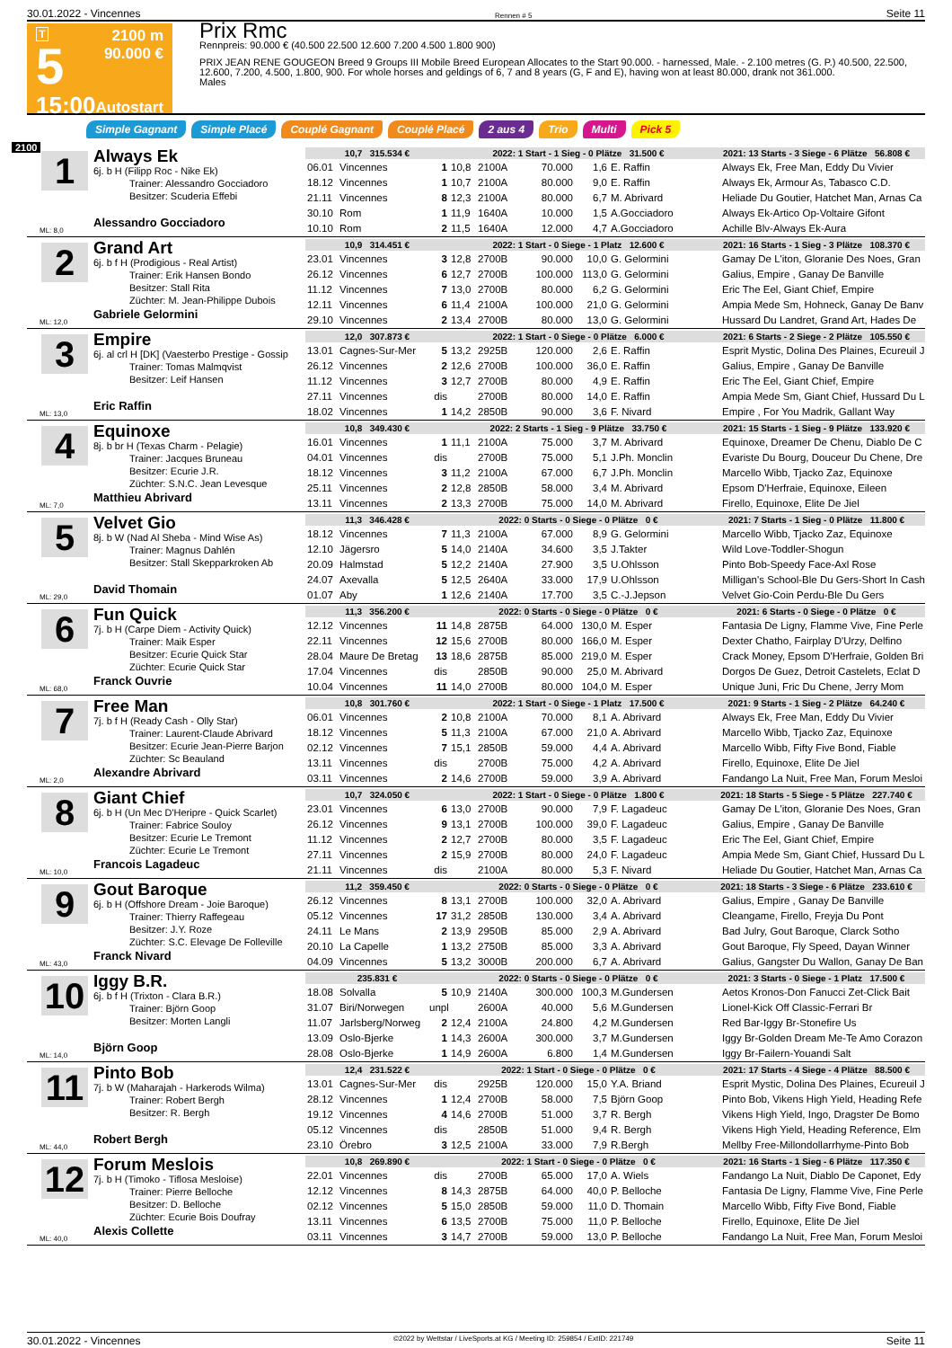30.01.2022 - Vincennes Rennen # 5 Seite 11
T
5
15:00
2100 m
90.000 €
Autostart
Prix Rmc
Rennpreis: 90.000 € (40.500 22.500 12.600 7.200 4.500 1.800 900)
PRIX JEAN RENE GOUGEON Breed 9 Groups III Mobile Breed European Allocates to the Start 90.000. - harnessed, Male. - 2.100 metres (G. P.) 40.500, 22.500, 12.600, 7.200, 4.500, 1.800, 900. For whole horses and geldings of 6, 7 and 8 years (G, F and E), having won at least 80.000, drank not 361.000.
Males
Simple Gagnant Simple Placé Couplé Gagnant Couplé Placé 2 aus 4 Trio Multi Pick 5
2100
1
Always Ek
6j. b H (Filipp Roc - Nike Ek)
Trainer: Alessandro Gocciadoro
Besitzer: Scuderia Effebi
Alessandro Gocciadoro
ML: 8,0
| 10,7 315.534 € | | | 2022: 1 Start - 1 Sieg - 0 Plätze 31.500 € | | | | | 2021: 13 Starts - 3 Siege - 6 Plätze 56.808 € | |
| --- | --- | --- | --- | --- | --- | --- | --- | --- | --- |
| 06.01 | Vincennes | 1 | 10,8 | 2100A | 70.000 | 1,6 | E. Raffin | | Always Ek, Free Man, Eddy Du Vivier |
| 18.12 | Vincennes | 1 | 10,7 | 2100A | 80.000 | 9,0 | E. Raffin | | Always Ek, Armour As, Tabasco C.D. |
| 21.11 | Vincennes | 8 | 12,3 | 2100A | 80.000 | 6,7 | M. Abrivard | | Heliade Du Goutier, Hatchet Man, Arnas Ca |
| 30.10 | Rom | 1 | 11,9 | 1640A | 10.000 | 1,5 | A.Gocciadoro | | Always Ek-Artico Op-Voltaire Gifont |
| 10.10 | Rom | 2 | 11,5 | 1640A | 12.000 | 4,7 | A.Gocciadoro | | Achille Blv-Always Ek-Aura |
2
Grand Art
6j. b f H (Prodigious - Real Artist)
Trainer: Erik Hansen Bondo
Besitzer: Stall Rita
Züchter: M. Jean-Philippe Dubois
Gabriele Gelormini
ML: 12,0
| 10,9 314.451 € | | | 2022: 1 Start - 0 Siege - 1 Platz 12.600 € | | | | | 2021: 16 Starts - 1 Sieg - 3 Plätze 108.370 € | |
| --- | --- | --- | --- | --- | --- | --- | --- | --- | --- |
| 23.01 | Vincennes | 3 | 12,8 | 2700B | 90.000 | 10,0 | G. Gelormini | | Gamay De L'iton, Gloranie Des Noes, Gran |
| 26.12 | Vincennes | 6 | 12,7 | 2700B | 100.000 | 113,0 | G. Gelormini | | Galius, Empire , Ganay De Banville |
| 11.12 | Vincennes | 7 | 13,0 | 2700B | 80.000 | 6,2 | G. Gelormini | | Eric The Eel, Giant Chief, Empire |
| 12.11 | Vincennes | 6 | 11,4 | 2100A | 100.000 | 21,0 | G. Gelormini | | Ampia Mede Sm, Hohneck, Ganay De Banv |
| 29.10 | Vincennes | 2 | 13,4 | 2700B | 80.000 | 13,0 | G. Gelormini | | Hussard Du Landret, Grand Art, Hades De |
3
Empire
6j. al crl H [DK] (Vaesterbo Prestige - Gossip
Trainer: Tomas Malmqvist
Besitzer: Leif Hansen
Eric Raffin
ML: 13,0
| 12,0 307.873 € | | | 2022: 1 Start - 0 Siege - 0 Plätze 6.000 € | | | | | 2021: 6 Starts - 2 Siege - 2 Plätze 105.550 € | |
| --- | --- | --- | --- | --- | --- | --- | --- | --- | --- |
| 13.01 | Cagnes-Sur-Mer | 5 | 13,2 | 2925B | 120.000 | 2,6 | E. Raffin | | Esprit Mystic, Dolina Des Plaines, Ecureuil J |
| 26.12 | Vincennes | 2 | 12,6 | 2700B | 100.000 | 36,0 | E. Raffin | | Galius, Empire , Ganay De Banville |
| 11.12 | Vincennes | 3 | 12,7 | 2700B | 80.000 | 4,9 | E. Raffin | | Eric The Eel, Giant Chief, Empire |
| 27.11 | Vincennes | dis | | 2700B | 80.000 | 14,0 | E. Raffin | | Ampia Mede Sm, Giant Chief, Hussard Du L |
| 18.02 | Vincennes | 1 | 14,2 | 2850B | 90.000 | 3,6 | F. Nivard | | Empire , For You Madrik, Gallant Way |
4
Equinoxe
8j. b br H (Texas Charm - Pelagie)
Trainer: Jacques Bruneau
Besitzer: Ecurie J.R.
Züchter: S.N.C. Jean Levesque
Matthieu Abrivard
ML: 7,0
| 10,8 349.430 € | | | 2022: 2 Starts - 1 Sieg - 9 Plätze 33.750 € | | | | | 2021: 15 Starts - 1 Sieg - 9 Plätze 133.920 € | |
| --- | --- | --- | --- | --- | --- | --- | --- | --- | --- |
| 16.01 | Vincennes | 1 | 11,1 | 2100A | 75.000 | 3,7 | M. Abrivard | | Equinoxe, Dreamer De Chenu, Diablo De C |
| 04.01 | Vincennes | dis | | 2700B | 75.000 | 5,1 | J.Ph. Monclin | | Evariste Du Bourg, Douceur Du Chene, Dre |
| 18.12 | Vincennes | 3 | 11,2 | 2100A | 67.000 | 6,7 | J.Ph. Monclin | | Marcello Wibb, Tjacko Zaz, Equinoxe |
| 25.11 | Vincennes | 2 | 12,8 | 2850B | 58.000 | 3,4 | M. Abrivard | | Epsom D'Herfraie, Equinoxe, Eileen |
| 13.11 | Vincennes | 2 | 13,3 | 2700B | 75.000 | 14,0 | M. Abrivard | | Firello, Equinoxe, Elite De Jiel |
5
Velvet Gio
8j. b W (Nad Al Sheba - Mind Wise As)
Trainer: Magnus Dahlén
Besitzer: Stall Skepparkroken Ab
David Thomain
ML: 29,0
| 11,3 346.428 € | | | 2022: 0 Starts - 0 Siege - 0 Plätze 0 € | | | | | 2021: 7 Starts - 1 Sieg - 0 Plätze 11.800 € | |
| --- | --- | --- | --- | --- | --- | --- | --- | --- | --- |
| 18.12 | Vincennes | 7 | 11,3 | 2100A | 67.000 | 8,9 | G. Gelormini | | Marcello Wibb, Tjacko Zaz, Equinoxe |
| 12.10 | Jägersro | 5 | 14,0 | 2140A | 34.600 | 3,5 | J.Takter | | Wild Love-Toddler-Shogun |
| 20.09 | Halmstad | 5 | 12,2 | 2140A | 27.900 | 3,5 | U.Ohlsson | | Pinto Bob-Speedy Face-Axl Rose |
| 24.07 | Axevalla | 5 | 12,5 | 2640A | 33.000 | 17,9 | U.Ohlsson | | Milligan's School-Ble Du Gers-Short In Cash |
| 01.07 | Aby | 1 | 12,6 | 2140A | 17.700 | 3,5 | C.-J.Jepson | | Velvet Gio-Coin Perdu-Ble Du Gers |
6
Fun Quick
7j. b H (Carpe Diem - Activity Quick)
Trainer: Maik Esper
Besitzer: Ecurie Quick Star
Züchter: Ecurie Quick Star
Franck Ouvrie
ML: 68,0
| 11,3 356.200 € | | | 2022: 0 Starts - 0 Siege - 0 Plätze 0 € | | | | | 2021: 6 Starts - 0 Siege - 0 Plätze 0 € | |
| --- | --- | --- | --- | --- | --- | --- | --- | --- | --- |
| 12.12 | Vincennes | 11 | 14,8 | 2875B | 64.000 | 130,0 | M. Esper | | Fantasia De Ligny, Flamme Vive, Fine Perle |
| 22.11 | Vincennes | 12 | 15,6 | 2700B | 80.000 | 166,0 | M. Esper | | Dexter Chatho, Fairplay D'Urzy, Delfino |
| 28.04 | Maure De Bretag | 13 | 18,6 | 2875B | 85.000 | 219,0 | M. Esper | | Crack Money, Epsom D'Herfraie, Golden Bri |
| 17.04 | Vincennes | dis | | 2850B | 90.000 | 25,0 | M. Abrivard | | Dorgos De Guez, Detroit Castelets, Eclat D |
| 10.04 | Vincennes | 11 | 14,0 | 2700B | 80.000 | 104,0 | M. Esper | | Unique Juni, Fric Du Chene, Jerry Mom |
7
Free Man
7j. b f H (Ready Cash - Olly Star)
Trainer: Laurent-Claude Abrivard
Besitzer: Ecurie Jean-Pierre Barjon
Züchter: Sc Beauland
Alexandre Abrivard
ML: 2,0
| 10,8 301.760 € | | | 2022: 1 Start - 0 Siege - 1 Platz 17.500 € | | | | | 2021: 9 Starts - 1 Sieg - 2 Plätze 64.240 € | |
| --- | --- | --- | --- | --- | --- | --- | --- | --- | --- |
| 06.01 | Vincennes | 2 | 10,8 | 2100A | 70.000 | 8,1 | A. Abrivard | | Always Ek, Free Man, Eddy Du Vivier |
| 18.12 | Vincennes | 5 | 11,3 | 2100A | 67.000 | 21,0 | A. Abrivard | | Marcello Wibb, Tjacko Zaz, Equinoxe |
| 02.12 | Vincennes | 7 | 15,1 | 2850B | 59.000 | 4,4 | A. Abrivard | | Marcello Wibb, Fifty Five Bond, Fiable |
| 13.11 | Vincennes | dis | | 2700B | 75.000 | 4,2 | A. Abrivard | | Firello, Equinoxe, Elite De Jiel |
| 03.11 | Vincennes | 2 | 14,6 | 2700B | 59.000 | 3,9 | A. Abrivard | | Fandango La Nuit, Free Man, Forum Mesloi |
8
Giant Chief
6j. b H (Un Mec D'Heripre - Quick Scarlet)
Trainer: Fabrice Souloy
Besitzer: Ecurie Le Tremont
Züchter: Ecurie Le Tremont
Francois Lagadeuc
ML: 10,0
| 10,7 324.050 € | | | 2022: 1 Start - 0 Siege - 0 Plätze 1.800 € | | | | | 2021: 18 Starts - 5 Siege - 5 Plätze 227.740 € | |
| --- | --- | --- | --- | --- | --- | --- | --- | --- | --- |
| 23.01 | Vincennes | 6 | 13,0 | 2700B | 90.000 | 7,9 | F. Lagadeuc | | Gamay De L'iton, Gloranie Des Noes, Gran |
| 26.12 | Vincennes | 9 | 13,1 | 2700B | 100.000 | 39,0 | F. Lagadeuc | | Galius, Empire , Ganay De Banville |
| 11.12 | Vincennes | 2 | 12,7 | 2700B | 80.000 | 3,5 | F. Lagadeuc | | Eric The Eel, Giant Chief, Empire |
| 27.11 | Vincennes | 2 | 15,9 | 2700B | 80.000 | 24,0 | F. Lagadeuc | | Ampia Mede Sm, Giant Chief, Hussard Du L |
| 21.11 | Vincennes | dis | | 2100A | 80.000 | 5,3 | F. Nivard | | Heliade Du Goutier, Hatchet Man, Arnas Ca |
9
Gout Baroque
6j. b H (Offshore Dream - Joie Baroque)
Trainer: Thierry Raffegeau
Besitzer: J.Y. Roze
Züchter: S.C. Elevage De Folleville
Franck Nivard
ML: 43,0
| 11,2 359.450 € | | | 2022: 0 Starts - 0 Siege - 0 Plätze 0 € | | | | | 2021: 18 Starts - 3 Siege - 6 Plätze 233.610 € | |
| --- | --- | --- | --- | --- | --- | --- | --- | --- | --- |
| 26.12 | Vincennes | 8 | 13,1 | 2700B | 100.000 | 32,0 | A. Abrivard | | Galius, Empire , Ganay De Banville |
| 05.12 | Vincennes | 17 | 31,2 | 2850B | 130.000 | 3,4 | A. Abrivard | | Cleangame, Firello, Freyja Du Pont |
| 24.11 | Le Mans | 2 | 13,9 | 2950B | 85.000 | 2,9 | A. Abrivard | | Bad Julry, Gout Baroque, Clarck Sotho |
| 20.10 | La Capelle | 1 | 13,2 | 2750B | 85.000 | 3,3 | A. Abrivard | | Gout Baroque, Fly Speed, Dayan Winner |
| 04.09 | Vincennes | 5 | 13,2 | 3000B | 200.000 | 6,7 | A. Abrivard | | Galius, Gangster Du Wallon, Ganay De Ban |
10
Iggy B.R.
6j. b f H (Trixton - Clara B.R.)
Trainer: Björn Goop
Besitzer: Morten Langli
Björn Goop
ML: 14,0
| 235.831 € | | | 2022: 0 Starts - 0 Siege - 0 Plätze 0 € | | | | | 2021: 3 Starts - 0 Siege - 1 Platz 17.500 € | |
| --- | --- | --- | --- | --- | --- | --- | --- | --- | --- |
| 18.08 | Solvalla | 5 | 10,9 | 2140A | 300.000 | 100,3 | M.Gundersen | | Aetos Kronos-Don Fanucci Zet-Click Bait |
| 31.07 | Biri/Norwegen | unpl | | 2600A | 40.000 | 5,6 | M.Gundersen | | Lionel-Kick Off Classic-Ferrari Br |
| 11.07 | Jarlsberg/Norweg | 2 | 12,4 | 2100A | 24.800 | 4,2 | M.Gundersen | | Red Bar-Iggy Br-Stonefire Us |
| 13.09 | Oslo-Bjerke | 1 | 14,3 | 2600A | 300.000 | 3,7 | M.Gundersen | | Iggy Br-Golden Dream Me-Te Amo Corazon |
| 28.08 | Oslo-Bjerke | 1 | 14,9 | 2600A | 6.800 | 1,4 | M.Gundersen | | Iggy Br-Failern-Youandi Salt |
11
Pinto Bob
7j. b W (Maharajah - Harkerods Wilma)
Trainer: Robert Bergh
Besitzer: R. Bergh
Robert Bergh
ML: 44,0
| 12,4 231.522 € | | | 2022: 1 Start - 0 Siege - 0 Plätze 0 € | | | | | 2021: 17 Starts - 4 Siege - 4 Plätze 88.500 € | |
| --- | --- | --- | --- | --- | --- | --- | --- | --- | --- |
| 13.01 | Cagnes-Sur-Mer | dis | | 2925B | 120.000 | 15,0 | Y.A. Briand | | Esprit Mystic, Dolina Des Plaines, Ecureuil J |
| 28.12 | Vincennes | 1 | 12,4 | 2700B | 58.000 | 7,5 | Björn Goop | | Pinto Bob, Vikens High Yield, Heading Refe |
| 19.12 | Vincennes | 4 | 14,6 | 2700B | 51.000 | 3,7 | R. Bergh | | Vikens High Yield, Ingo, Dragster De Bomo |
| 05.12 | Vincennes | dis | | 2850B | 51.000 | 9,4 | R. Bergh | | Vikens High Yield, Heading Reference, Elm |
| 23.10 | Örebro | 3 | 12,5 | 2100A | 33.000 | 7,9 | R.Bergh | | Mellby Free-Millondollarrhyme-Pinto Bob |
12
Forum Meslois
7j. b H (Timoko - Tiflosa Mesloise)
Trainer: Pierre Belloche
Besitzer: D. Belloche
Züchter: Ecurie Bois Doufray
Alexis Collette
ML: 40,0
| 10,8 269.890 € | | | 2022: 1 Start - 0 Siege - 0 Plätze 0 € | | | | | 2021: 16 Starts - 1 Sieg - 6 Plätze 117.350 € | |
| --- | --- | --- | --- | --- | --- | --- | --- | --- | --- |
| 22.01 | Vincennes | dis | | 2700B | 65.000 | 17,0 | A. Wiels | | Fandango La Nuit, Diablo De Caponet, Edy |
| 12.12 | Vincennes | 8 | 14,3 | 2875B | 64.000 | 40,0 | P. Belloche | | Fantasia De Ligny, Flamme Vive, Fine Perle |
| 02.12 | Vincennes | 5 | 15,0 | 2850B | 59.000 | 11,0 | D. Thomain | | Marcello Wibb, Fifty Five Bond, Fiable |
| 13.11 | Vincennes | 6 | 13,5 | 2700B | 75.000 | 11,0 | P. Belloche | | Firello, Equinoxe, Elite De Jiel |
| 03.11 | Vincennes | 3 | 14,7 | 2700B | 59.000 | 13,0 | P. Belloche | | Fandango La Nuit, Free Man, Forum Mesloi |
30.01.2022 - Vincennes ©2022 by Wettstar / LiveSports.at KG / Meeting ID: 259854 / ExtID: 221749 Seite 11